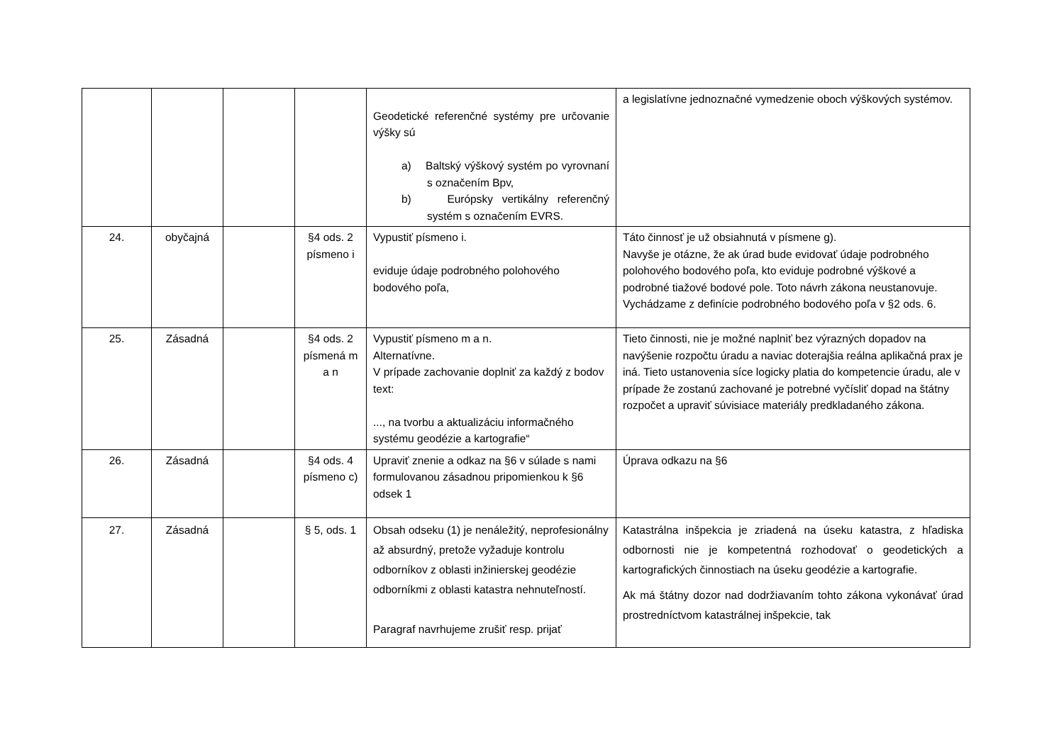| | | | | Geodetické referenčné systémy pre určovanie výšky sú a) Baltský výškový systém po vyrovnaní s označením Bpv, b) Európsky vertikálny referenčný systém s označením EVRS. | a legislatívne jednoznačné vymedzenie oboch výškových systémov. |
| 24. | obyčajná | | §4 ods. 2 písmeno i | Vypustiť písmeno i. eviduje údaje podrobného polohového bodového poľa, | Táto činnosť je už obsiahnutá v písmene g). Navyše je otázne, že ak úrad bude evidovať údaje podrobného polohového bodového poľa, kto eviduje podrobné výškové a podrobné tiažové bodové pole. Toto návrh zákona neustanovuje. Vychádzame z definície podrobného bodového poľa v §2 ods. 6. |
| 25. | Zásadná | | §4 ods. 2 písmená m a n | Vypustiť písmeno m a n. Alternatívne. V prípade zachovanie doplniť za každý z bodov text: ..., na tvorbu a aktualizáciu informačného systému geodézie a kartografie“ | Tieto činnosti, nie je možné naplniť bez výrazných dopadov na navýšenie rozpočtu úradu a naviac doterajšia reálna aplikačná prax je iná. Tieto ustanovenia síce logicky platia do kompetencie úradu, ale v prípade že zostanú zachované je potrebné vyčísliť dopad na štátny rozpočet a upraviť súvisiace materiály predkladaného zákona. |
| 26. | Zásadná | | §4 ods. 4 písmeno c) | Upraviť znenie a odkaz na §6 v súlade s nami formulovanou zásadnou pripomienkou k §6 odsek 1 | Úprava odkazu na §6 |
| 27. | Zásadná | | § 5, ods. 1 | Obsah odseku (1) je nenáležitý, neprofesionálny až absurdný, pretože vyžaduje kontrolu odborníkov z oblasti inžinierskej geodézie odborníkmi z oblasti katastra nehnuteľností. Paragraf navrhujeme zrušiť resp. prijať | Katastrálna inšpekcia je zriadená na úseku katastra, z hľadiska odbornosti nie je kompetentná rozhodovať o geodetických a kartografických činnostiach na úseku geodézie a kartografie. Ak má štátny dozor nad dodržiavaním tohto zákona vykonávať úrad prostredníctvom katastrálnej inšpekcie, tak |